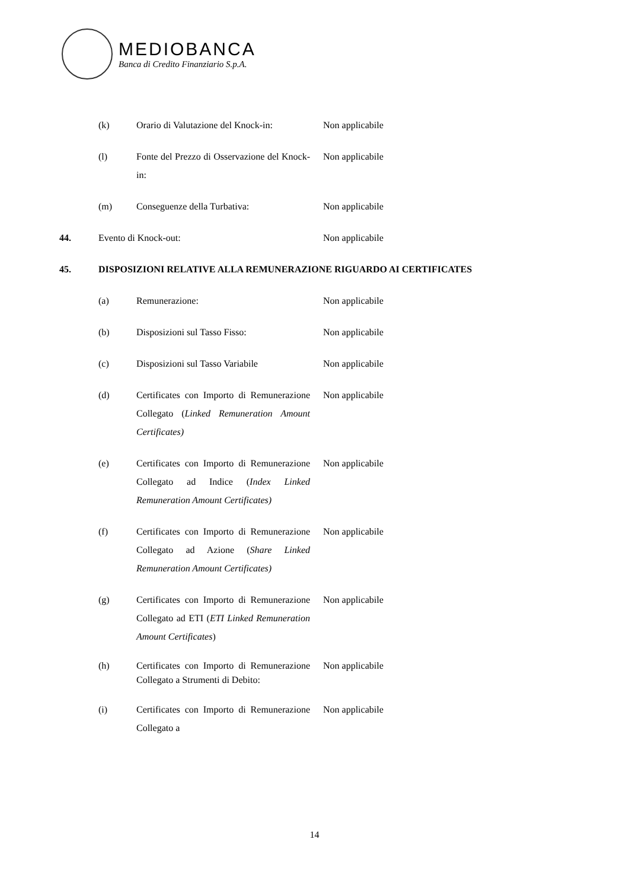MEDIOBANCA
Banca di Credito Finanziario S.p.A.
(k) Orario di Valutazione del Knock-in: Non applicabile
(l) Fonte del Prezzo di Osservazione del Knock-in: Non applicabile
(m) Conseguenze della Turbativa: Non applicabile
44. Evento di Knock-out: Non applicabile
45. DISPOSIZIONI RELATIVE ALLA REMUNERAZIONE RIGUARDO AI CERTIFICATES
(a) Remunerazione: Non applicabile
(b) Disposizioni sul Tasso Fisso: Non applicabile
(c) Disposizioni sul Tasso Variabile Non applicabile
(d) Certificates con Importo di Remunerazione Collegato (Linked Remuneration Amount Certificates) Non applicabile
(e) Certificates con Importo di Remunerazione Collegato ad Indice (Index Linked Remuneration Amount Certificates) Non applicabile
(f) Certificates con Importo di Remunerazione Collegato ad Azione (Share Linked Remuneration Amount Certificates) Non applicabile
(g) Certificates con Importo di Remunerazione Collegato ad ETI (ETI Linked Remuneration Amount Certificates) Non applicabile
(h) Certificates con Importo di Remunerazione Collegato a Strumenti di Debito: Non applicabile
(i) Certificates con Importo di Remunerazione Collegato a Non applicabile
14